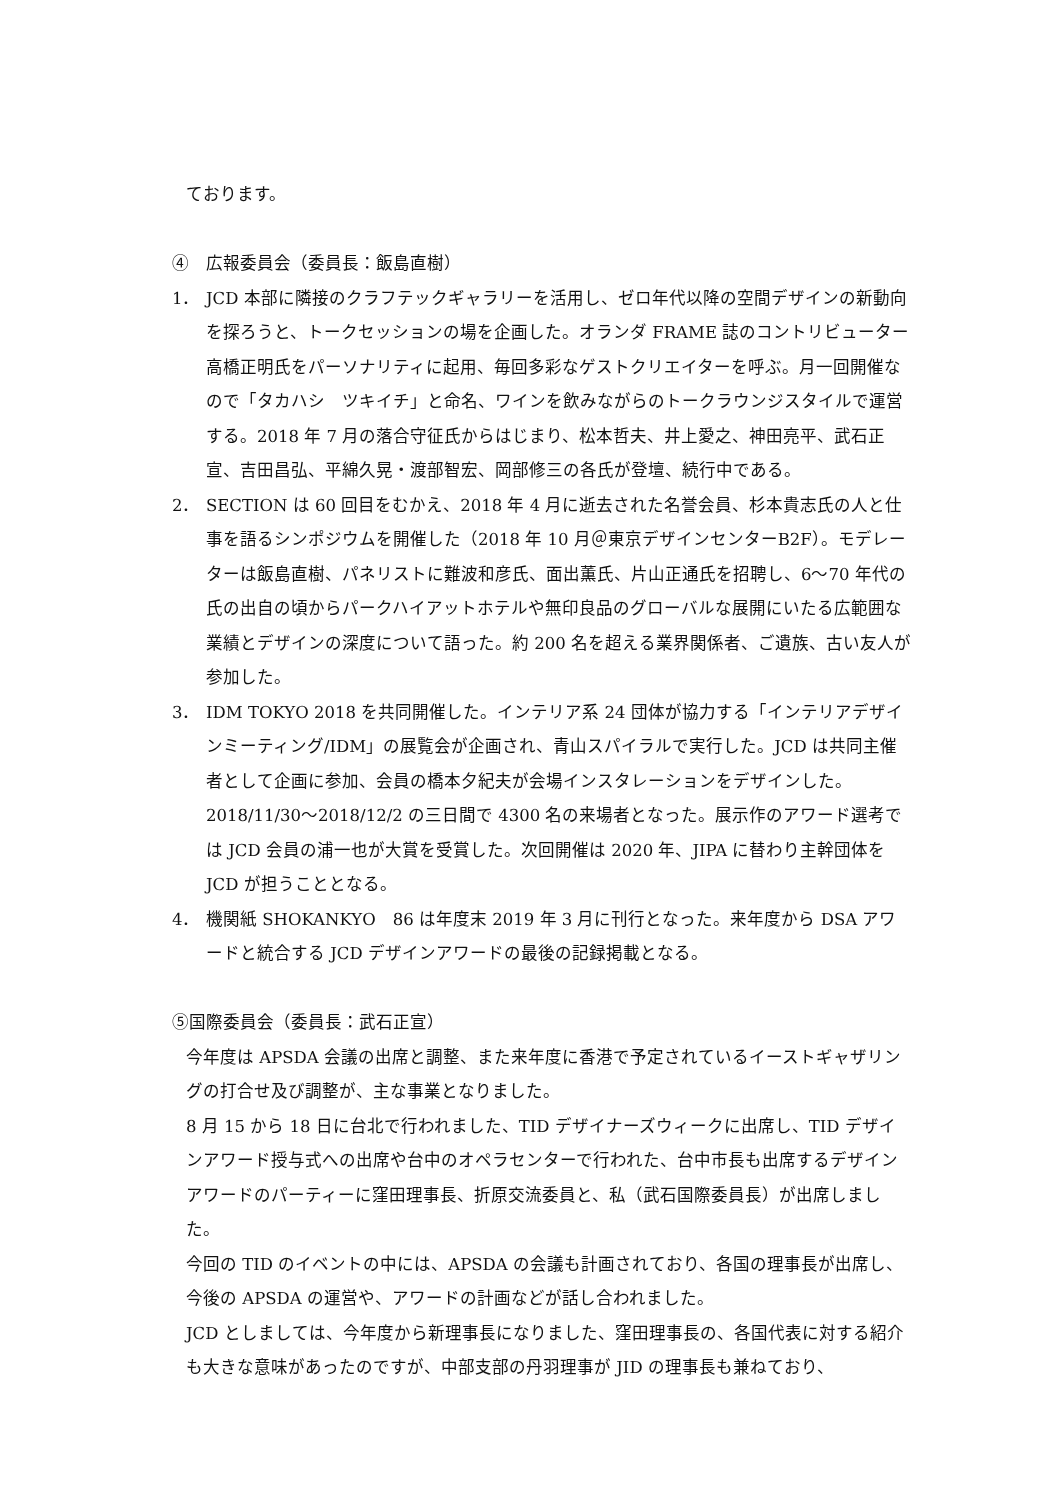ております。
④　広報委員会（委員長：飯島直樹）
1． JCD 本部に隣接のクラフテックギャラリーを活用し、ゼロ年代以降の空間デザインの新動向を探ろうと、トークセッションの場を企画した。オランダ FRAME 誌のコントリビューター高橋正明氏をパーソナリティに起用、毎回多彩なゲストクリエイターを呼ぶ。月一回開催なので「タカハシ　ツキイチ」と命名、ワインを飲みながらのトークラウンジスタイルで運営する。2018 年 7 月の落合守征氏からはじまり、松本哲夫、井上愛之、神田亮平、武石正宣、吉田昌弘、平綿久晃・渡部智宏、岡部修三の各氏が登壇、続行中である。
2． SECTION は 60 回目をむかえ、2018 年 4 月に逝去された名誉会員、杉本貴志氏の人と仕事を語るシンポジウムを開催した（2018 年 10 月＠東京デザインセンターB2F）。モデレーターは飯島直樹、パネリストに難波和彦氏、面出薫氏、片山正通氏を招聘し、6〜70 年代の氏の出自の頃からパークハイアットホテルや無印良品のグローバルな展開にいたる広範囲な業績とデザインの深度について語った。約 200 名を超える業界関係者、ご遺族、古い友人が参加した。
3． IDM TOKYO 2018 を共同開催した。インテリア系 24 団体が協力する「インテリアデザインミーティング/IDM」の展覧会が企画され、青山スパイラルで実行した。JCD は共同主催者として企画に参加、会員の橋本夕紀夫が会場インスタレーションをデザインした。2018/11/30〜2018/12/2 の三日間で 4300 名の来場者となった。展示作のアワード選考では JCD 会員の浦一也が大賞を受賞した。次回開催は 2020 年、JIPA に替わり主幹団体を JCD が担うこととなる。
4． 機関紙 SHOKANKYO　86 は年度末 2019 年 3 月に刊行となった。来年度から DSA アワードと統合する JCD デザインアワードの最後の記録掲載となる。
⑤国際委員会（委員長：武石正宣）
今年度は APSDA 会議の出席と調整、また来年度に香港で予定されているイーストギャザリングの打合せ及び調整が、主な事業となりました。
8 月 15 から 18 日に台北で行われました、TID デザイナーズウィークに出席し、TID デザインアワード授与式への出席や台中のオペラセンターで行われた、台中市長も出席するデザインアワードのパーティーに窪田理事長、折原交流委員と、私（武石国際委員長）が出席しました。
今回の TID のイベントの中には、APSDA の会議も計画されており、各国の理事長が出席し、今後の APSDA の運営や、アワードの計画などが話し合われました。
JCD としましては、今年度から新理事長になりました、窪田理事長の、各国代表に対する紹介も大きな意味があったのですが、中部支部の丹羽理事が JID の理事長も兼ねており、